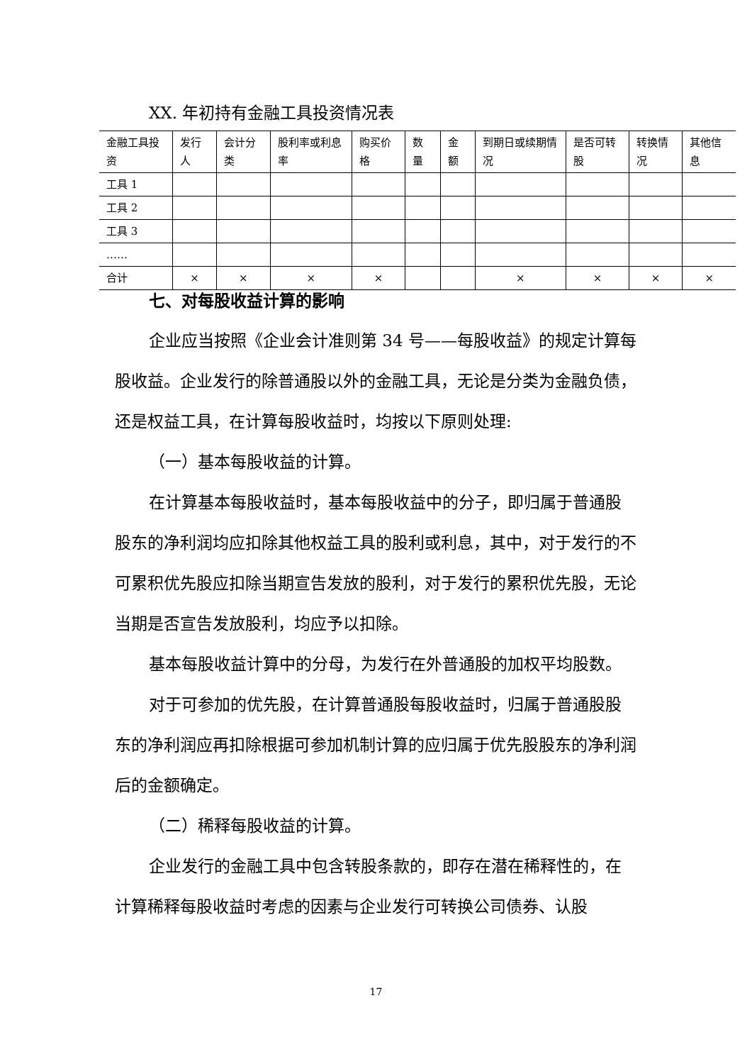XX. 年初持有金融工具投资情况表
| 金融工具投资 | 发行人 | 会计分类 | 股利率或利息率 | 购买价格 | 数量 | 金额 | 到期日或续期情况 | 是否可转股 | 转换情况 | 其他信息 |
| --- | --- | --- | --- | --- | --- | --- | --- | --- | --- | --- |
| 工具 1 | | | | | | | | | | |
| 工具 2 | | | | | | | | | | |
| 工具 3 | | | | | | | | | | |
| …… | | | | | | | | | | |
| 合计 | × | × | × | × | | | × | × | × | × |
七、对每股收益计算的影响
企业应当按照《企业会计准则第 34 号——每股收益》的规定计算每股收益。企业发行的除普通股以外的金融工具，无论是分类为金融负债，还是权益工具，在计算每股收益时，均按以下原则处理:
（一）基本每股收益的计算。
在计算基本每股收益时，基本每股收益中的分子，即归属于普通股股东的净利润均应扣除其他权益工具的股利或利息，其中，对于发行的不可累积优先股应扣除当期宣告发放的股利，对于发行的累积优先股，无论当期是否宣告发放股利，均应予以扣除。
基本每股收益计算中的分母，为发行在外普通股的加权平均股数。
对于可参加的优先股，在计算普通股每股收益时，归属于普通股股东的净利润应再扣除根据可参加机制计算的应归属于优先股股东的净利润后的金额确定。
（二）稀释每股收益的计算。
企业发行的金融工具中包含转股条款的，即存在潜在稀释性的，在计算稀释每股收益时考虑的因素与企业发行可转换公司债券、认股
17